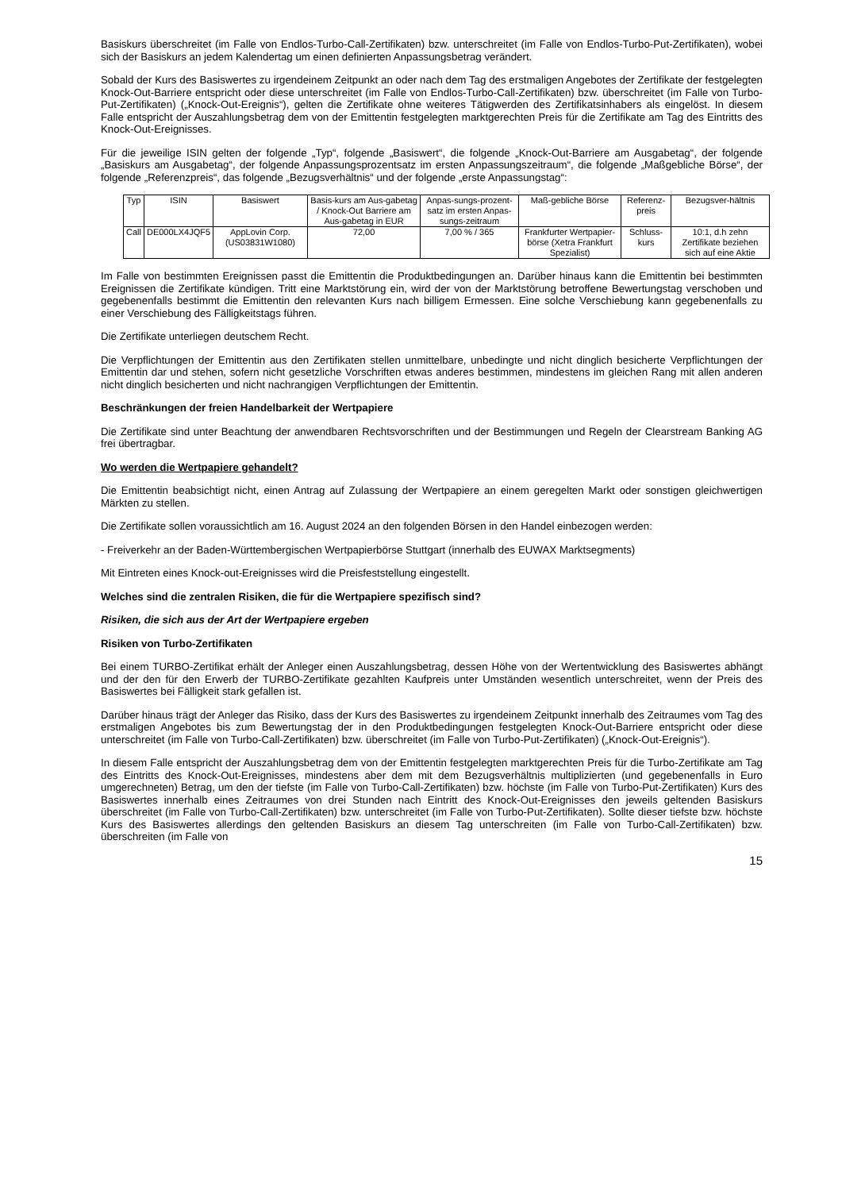Basiskurs überschreitet (im Falle von Endlos-Turbo-Call-Zertifikaten) bzw. unterschreitet (im Falle von Endlos-Turbo-Put-Zertifikaten), wobei sich der Basiskurs an jedem Kalendertag um einen definierten Anpassungsbetrag verändert.
Sobald der Kurs des Basiswertes zu irgendeinem Zeitpunkt an oder nach dem Tag des erstmaligen Angebotes der Zertifikate der festgelegten Knock-Out-Barriere entspricht oder diese unterschreitet (im Falle von Endlos-Turbo-Call-Zertifikaten) bzw. überschreitet (im Falle von Turbo-Put-Zertifikaten) („Knock-Out-Ereignis“), gelten die Zertifikate ohne weiteres Tätigwerden des Zertifikatsinhabers als eingelöst. In diesem Falle entspricht der Auszahlungsbetrag dem von der Emittentin festgelegten marktgerechten Preis für die Zertifikate am Tag des Eintritts des Knock-Out-Ereignisses.
Für die jeweilige ISIN gelten der folgende „Typ“, folgende „Basiswert“, die folgende „Knock-Out-Barriere am Ausgabetag“, der folgende „Basiskurs am Ausgabetag“, der folgende Anpassungsprozentsatz im ersten Anpassungszeitraum“, die folgende „Maßgebliche Börse“, der folgende „Referenzpreis“, das folgende „Bezugsverhältnis“ und der folgende „erste Anpassungstag“:
| Typ | ISIN | Basiswert | Basis-kurs am Aus-gabetag / Knock-Out Barriere am Aus-gabetag in EUR | Anpas-sungs-prozent-satz im ersten Anpas-sungs-zeitraum | Maß-gebliche Börse | Referenz-preis | Bezugsver-hältnis |
| Call | DE000LX4JQF5 | AppLovin Corp. (US03831W1080) | 72,00 | 7,00 % / 365 | Frankfurter Wertpapier-börse (Xetra Frankfurt Spezialist) | Schluss-kurs | 10:1, d.h zehn Zertifikate beziehen sich auf eine Aktie |
Im Falle von bestimmten Ereignissen passt die Emittentin die Produktbedingungen an. Darüber hinaus kann die Emittentin bei bestimmten Ereignissen die Zertifikate kündigen. Tritt eine Marktstörung ein, wird der von der Marktstörung betroffene Bewertungstag verschoben und gegebenenfalls bestimmt die Emittentin den relevanten Kurs nach billigem Ermessen. Eine solche Verschiebung kann gegebenenfalls zu einer Verschiebung des Fälligkeitstags führen.
Die Zertifikate unterliegen deutschem Recht.
Die Verpflichtungen der Emittentin aus den Zertifikaten stellen unmittelbare, unbedingte und nicht dinglich besicherte Verpflichtungen der Emittentin dar und stehen, sofern nicht gesetzliche Vorschriften etwas anderes bestimmen, mindestens im gleichen Rang mit allen anderen nicht dinglich besicherten und nicht nachrangigen Verpflichtungen der Emittentin.
Beschränkungen der freien Handelbarkeit der Wertpapiere
Die Zertifikate sind unter Beachtung der anwendbaren Rechtsvorschriften und der Bestimmungen und Regeln der Clearstream Banking AG frei übertragbar.
Wo werden die Wertpapiere gehandelt?
Die Emittentin beabsichtigt nicht, einen Antrag auf Zulassung der Wertpapiere an einem geregelten Markt oder sonstigen gleichwertigen Märkten zu stellen.
Die Zertifikate sollen voraussichtlich am 16. August 2024 an den folgenden Börsen in den Handel einbezogen werden:
- Freiverkehr an der Baden-Württembergischen Wertpapierbörse Stuttgart (innerhalb des EUWAX Marktsegments)
Mit Eintreten eines Knock-out-Ereignisses wird die Preisfeststellung eingestellt.
Welches sind die zentralen Risiken, die für die Wertpapiere spezifisch sind?
Risiken, die sich aus der Art der Wertpapiere ergeben
Risiken von Turbo-Zertifikaten
Bei einem TURBO-Zertifikat erhält der Anleger einen Auszahlungsbetrag, dessen Höhe von der Wertentwicklung des Basiswertes abhängt und der den für den Erwerb der TURBO-Zertifikate gezahlten Kaufpreis unter Umständen wesentlich unterschreitet, wenn der Preis des Basiswertes bei Fälligkeit stark gefallen ist.
Darüber hinaus trägt der Anleger das Risiko, dass der Kurs des Basiswertes zu irgendeinem Zeitpunkt innerhalb des Zeitraumes vom Tag des erstmaligen Angebotes bis zum Bewertungstag der in den Produktbedingungen festgelegten Knock-Out-Barriere entspricht oder diese unterschreitet (im Falle von Turbo-Call-Zertifikaten) bzw. überschreitet (im Falle von Turbo-Put-Zertifikaten) („Knock-Out-Ereignis“).
In diesem Falle entspricht der Auszahlungsbetrag dem von der Emittentin festgelegten marktgerechten Preis für die Turbo-Zertifikate am Tag des Eintritts des Knock-Out-Ereignisses, mindestens aber dem mit dem Bezugsverhältnis multiplizierten (und gegebenenfalls in Euro umgerechneten) Betrag, um den der tiefste (im Falle von Turbo-Call-Zertifikaten) bzw. höchste (im Falle von Turbo-Put-Zertifikaten) Kurs des Basiswertes innerhalb eines Zeitraumes von drei Stunden nach Eintritt des Knock-Out-Ereignisses den jeweils geltenden Basiskurs überschreitet (im Falle von Turbo-Call-Zertifikaten) bzw. unterschreitet (im Falle von Turbo-Put-Zertifikaten). Sollte dieser tiefste bzw. höchste Kurs des Basiswertes allerdings den geltenden Basiskurs an diesem Tag unterschreiten (im Falle von Turbo-Call-Zertifikaten) bzw. überschreiten (im Falle von
15